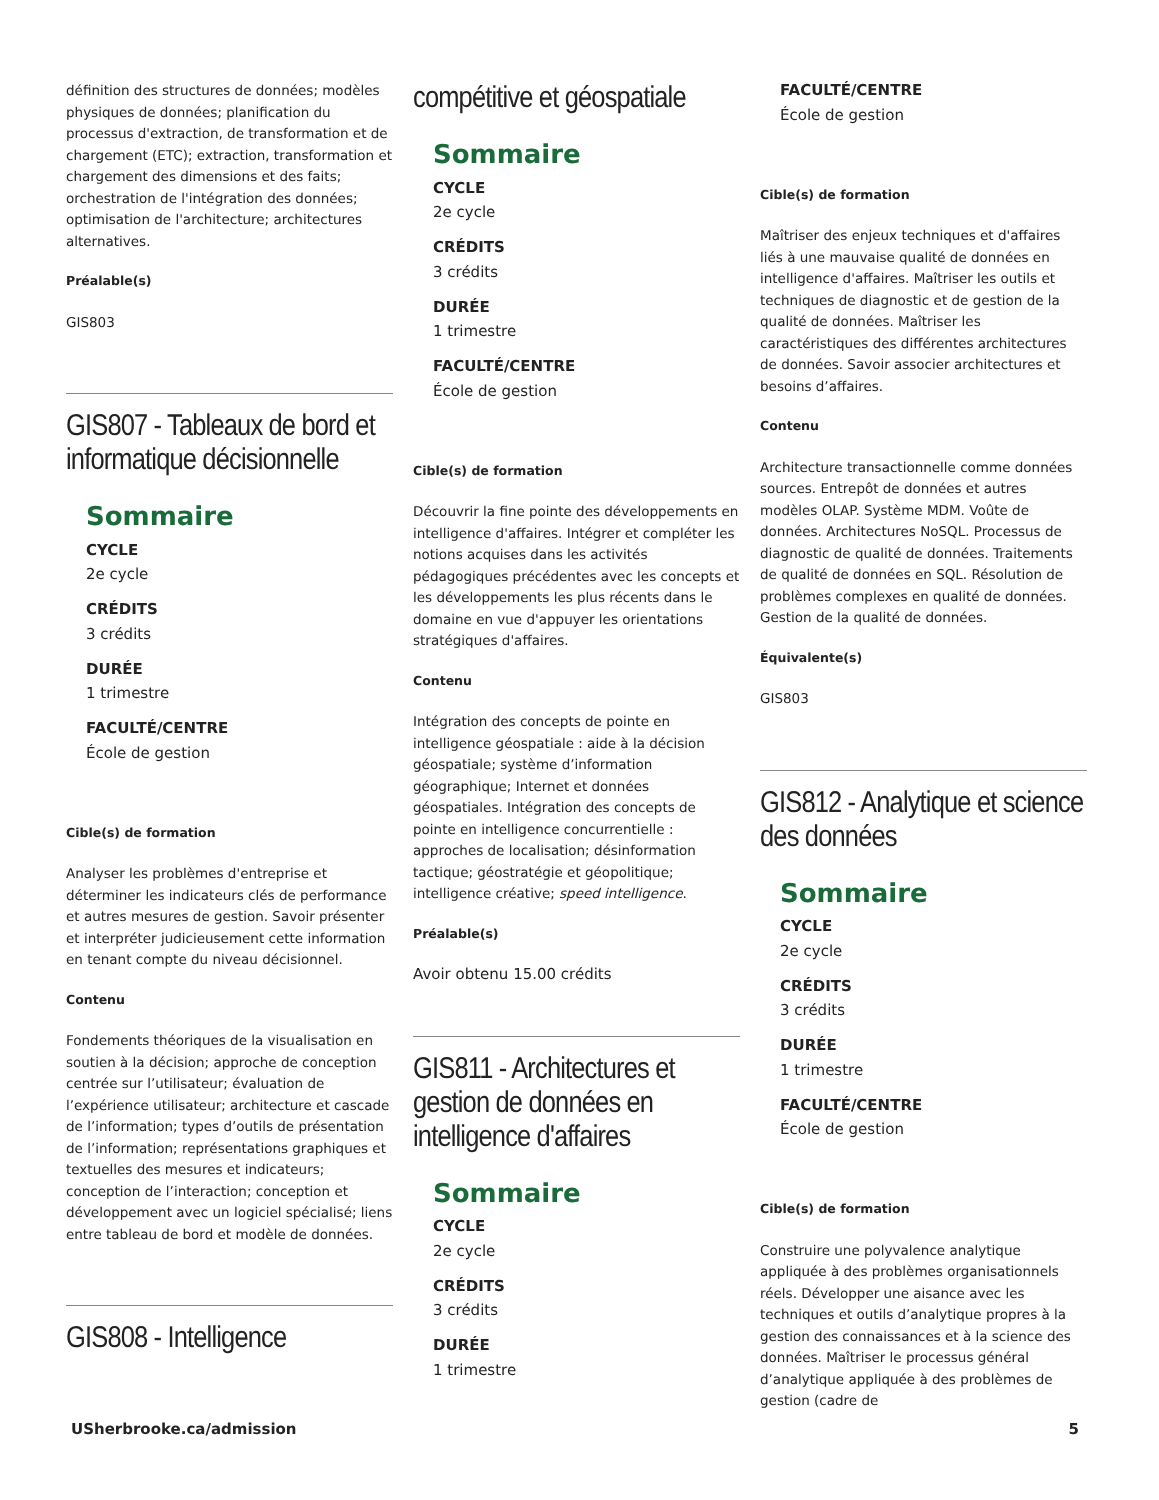définition des structures de données; modèles physiques de données; planification du processus d'extraction, de transformation et de chargement (ETC); extraction, transformation et chargement des dimensions et des faits; orchestration de l'intégration des données; optimisation de l'architecture; architectures alternatives.
Préalable(s)
GIS803
GIS807 - Tableaux de bord et informatique décisionnelle
Sommaire
CYCLE
2e cycle
CRÉDITS
3 crédits
DURÉE
1 trimestre
FACULTÉ/CENTRE
École de gestion
Cible(s) de formation
Analyser les problèmes d'entreprise et déterminer les indicateurs clés de performance et autres mesures de gestion. Savoir présenter et interpréter judicieusement cette information en tenant compte du niveau décisionnel.
Contenu
Fondements théoriques de la visualisation en soutien à la décision; approche de conception centrée sur l’utilisateur; évaluation de l’expérience utilisateur; architecture et cascade de l’information; types d’outils de présentation de l’information; représentations graphiques et textuelles des mesures et indicateurs; conception de l’interaction; conception et développement avec un logiciel spécialisé; liens entre tableau de bord et modèle de données.
GIS808 - Intelligence
compétitive et géospatiale
Sommaire
CYCLE
2e cycle
CRÉDITS
3 crédits
DURÉE
1 trimestre
FACULTÉ/CENTRE
École de gestion
Cible(s) de formation
Découvrir la fine pointe des développements en intelligence d'affaires. Intégrer et compléter les notions acquises dans les activités pédagogiques précédentes avec les concepts et les développements les plus récents dans le domaine en vue d'appuyer les orientations stratégiques d'affaires.
Contenu
Intégration des concepts de pointe en intelligence géospatiale : aide à la décision géospatiale; système d’information géographique; Internet et données géospatiales. Intégration des concepts de pointe en intelligence concurrentielle : approches de localisation; désinformation tactique; géostratégie et géopolitique; intelligence créative; speed intelligence.
Préalable(s)
Avoir obtenu 15.00 crédits
GIS811 - Architectures et gestion de données en intelligence d'affaires
Sommaire
CYCLE
2e cycle
CRÉDITS
3 crédits
DURÉE
1 trimestre
FACULTÉ/CENTRE
École de gestion
Cible(s) de formation
Maîtriser des enjeux techniques et d'affaires liés à une mauvaise qualité de données en intelligence d'affaires. Maîtriser les outils et techniques de diagnostic et de gestion de la qualité de données. Maîtriser les caractéristiques des différentes architectures de données. Savoir associer architectures et besoins d’affaires.
Contenu
Architecture transactionnelle comme données sources. Entrepôt de données et autres modèles OLAP. Système MDM. Voûte de données. Architectures NoSQL. Processus de diagnostic de qualité de données. Traitements de qualité de données en SQL. Résolution de problèmes complexes en qualité de données. Gestion de la qualité de données.
Équivalente(s)
GIS803
GIS812 - Analytique et science des données
Sommaire
CYCLE
2e cycle
CRÉDITS
3 crédits
DURÉE
1 trimestre
FACULTÉ/CENTRE
École de gestion
Cible(s) de formation
Construire une polyvalence analytique appliquée à des problèmes organisationnels réels. Développer une aisance avec les techniques et outils d’analytique propres à la gestion des connaissances et à la science des données. Maîtriser le processus général d’analytique appliquée à des problèmes de gestion (cadre de
USherbrooke.ca/admission 5